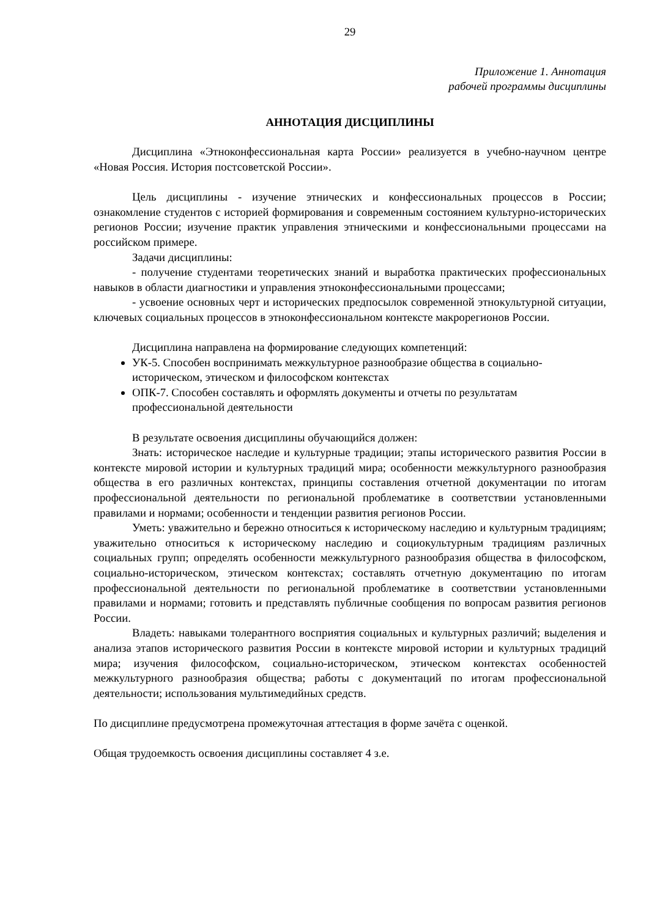29
Приложение 1. Аннотация
рабочей программы дисциплины
АННОТАЦИЯ ДИСЦИПЛИНЫ
Дисциплина «Этноконфессиональная карта России» реализуется в учебно-научном центре «Новая Россия. История постсоветской России».
Цель дисциплины - изучение этнических и конфессиональных процессов в России; ознакомление студентов с историей формирования и современным состоянием культурно-исторических регионов России; изучение практик управления этническими и конфессиональными процессами на российском примере.
Задачи дисциплины:
- получение студентами теоретических знаний и выработка практических профессиональных навыков в области диагностики и управления этноконфессиональными процессами;
- усвоение основных черт и исторических предпосылок современной этнокультурной ситуации, ключевых социальных процессов в этноконфессиональном контексте макрорегионов России.
Дисциплина направлена на формирование следующих компетенций:
УК-5. Способен воспринимать межкультурное разнообразие общества в социально-историческом, этическом и философском контекстах
ОПК-7. Способен составлять и оформлять документы и отчеты по результатам профессиональной деятельности
В результате освоения дисциплины обучающийся должен:
Знать: историческое наследие и культурные традиции; этапы исторического развития России в контексте мировой истории и культурных традиций мира; особенности межкультурного разнообразия общества в его различных контекстах, принципы составления отчетной документации по итогам профессиональной деятельности по региональной проблематике в соответствии установленными правилами и нормами; особенности и тенденции развития регионов России.
Уметь: уважительно и бережно относиться к историческому наследию и культурным традициям; уважительно относиться к историческому наследию и социокультурным традициям различных социальных групп; определять особенности межкультурного разнообразия общества в философском, социально-историческом, этическом контекстах; составлять отчетную документацию по итогам профессиональной деятельности по региональной проблематике в соответствии установленными правилами и нормами; готовить и представлять публичные сообщения по вопросам развития регионов России.
Владеть: навыками толерантного восприятия социальных и культурных различий; выделения и анализа этапов исторического развития России в контексте мировой истории и культурных традиций мира; изучения философском, социально-историческом, этическом контекстах особенностей межкультурного разнообразия общества; работы с документаций по итогам профессиональной деятельности; использования мультимедийных средств.
По дисциплине предусмотрена промежуточная аттестация в форме зачёта с оценкой.
Общая трудоемкость освоения дисциплины составляет 4 з.е.